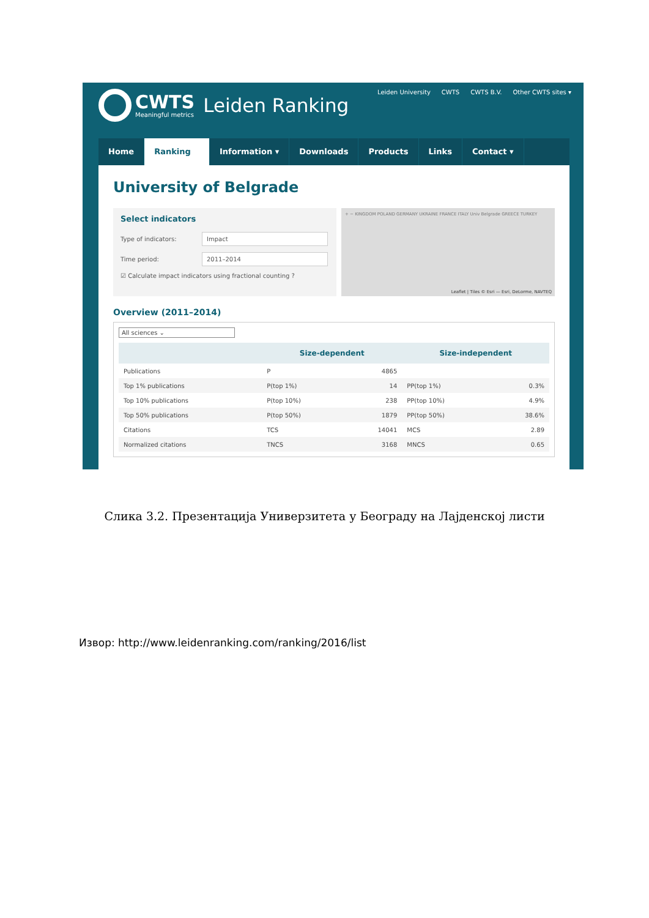CWTS
Meaningful metrics
Leiden Ranking
Leiden University CWTS CWTS B.V. Other CWTS sites ▾
Home Ranking Information ▾ Downloads Products Links Contact ▾
University of Belgrade
Select indicators
Type of indicators:
Impact
Time period:
2011–2014
☑ Calculate impact indicators using fractional counting ?
+ − KINGDOM POLAND GERMANY UKRAINE FRANCE ITALY Univ Belgrade GREECE TURKEY
Leaflet | Tiles © Esri — Esri, DeLorme, NAVTEQ
Overview (2011–2014)
All sciences ⌄
| | Size-dependent | | Size-independent | |
| --- | --- | --- | --- | --- |
| Publications | P | 4865 | | |
| Top 1% publications | P(top 1%) | 14 | PP(top 1%) | 0.3% |
| Top 10% publications | P(top 10%) | 238 | PP(top 10%) | 4.9% |
| Top 50% publications | P(top 50%) | 1879 | PP(top 50%) | 38.6% |
| Citations | TCS | 14041 | MCS | 2.89 |
| Normalized citations | TNCS | 3168 | MNCS | 0.65 |
Слика 3.2. Презентација Универзитета у Београду на Лајденској листи
Извор: http://www.leidenranking.com/ranking/2016/list